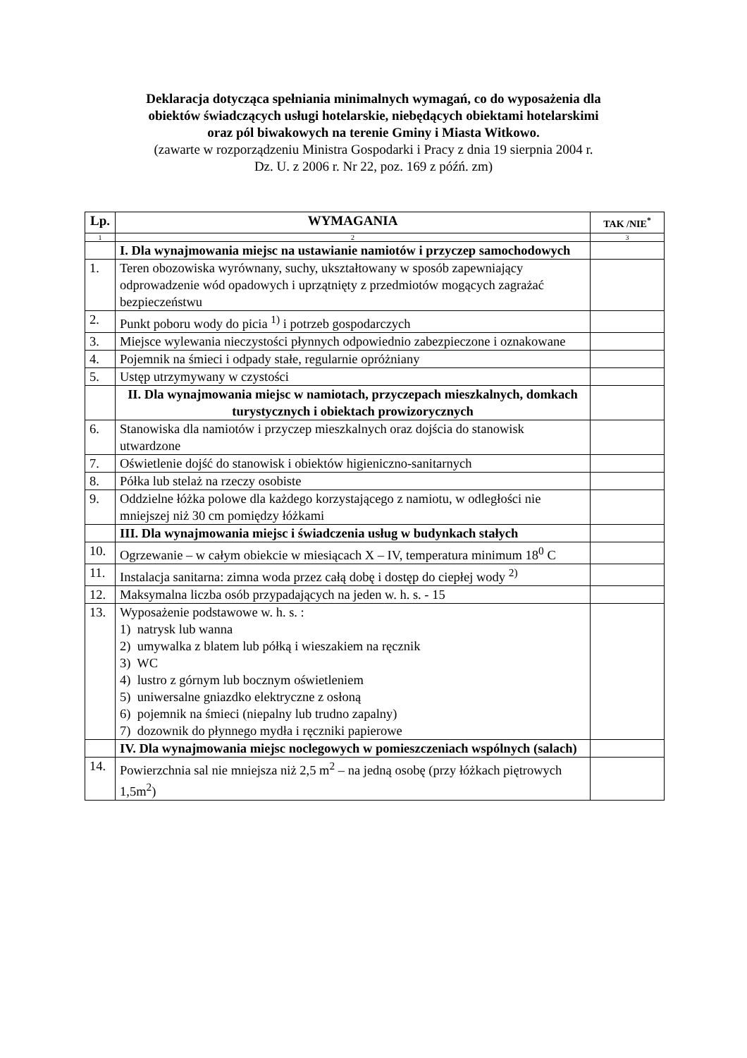Deklaracja dotycząca spełniania minimalnych wymagań, co do wyposażenia dla
obiektów świadczących usługi hotelarskie, niebędących obiektami hotelarskimi
oraz pól biwakowych na terenie Gminy i Miasta Witkowo.
(zawarte w rozporządzeniu Ministra Gospodarki i Pracy z dnia 19 sierpnia 2004 r.
Dz. U. z 2006 r. Nr 22, poz. 169 z późń. zm)
| Lp. | WYMAGANIA | TAK /NIE<sup>*</sup> |
| --- | --- | --- |
| 1 | 2 | 3 |
| | I. Dla wynajmowania miejsc na ustawianie namiotów i przyczep samochodowych | |
| 1. | Teren obozowiska wyrównany, suchy, ukształtowany w sposób zapewniający odprowadzenie wód opadowych i uprzątnięty z przedmiotów mogących zagrażać bezpieczeństwu | |
| 2. | Punkt poboru wody do picia <sup>1)</sup> i potrzeb gospodarczych | |
| 3. | Miejsce wylewania nieczystości płynnych odpowiednio zabezpieczone i oznakowane | |
| 4. | Pojemnik na śmieci i odpady stałe, regularnie opróżniany | |
| 5. | Ustęp utrzymywany w czystości | |
| | II. Dla wynajmowania miejsc w namiotach, przyczepach mieszkalnych, domkach turystycznych i obiektach prowizorycznych | |
| 6. | Stanowiska dla namiotów i przyczep mieszkalnych oraz dojścia do stanowisk utwardzone | |
| 7. | Oświetlenie dojść do stanowisk i obiektów higieniczno-sanitarnych | |
| 8. | Półka lub stelaż na rzeczy osobiste | |
| 9. | Oddzielne łóżka polowe dla każdego korzystającego z namiotu, w odległości nie mniejszej niż 30 cm pomiędzy łóżkami | |
| | III. Dla wynajmowania miejsc i świadczenia usług w budynkach stałych | |
| 10. | Ogrzewanie – w całym obiekcie w miesiącach X – IV, temperatura minimum 18<sup>0</sup> C | |
| 11. | Instalacja sanitarna: zimna woda przez całą dobę i dostęp do ciepłej wody <sup>2)</sup> | |
| 12. | Maksymalna liczba osób przypadających na jeden w. h. s. - 15 | |
| 13. | Wyposażenie podstawowe w. h. s. : 1) natrysk lub wanna 2) umywalka z blatem lub półką i wieszakiem na ręcznik 3) WC 4) lustro z górnym lub bocznym oświetleniem 5) uniwersalne gniazdko elektryczne z osłoną 6) pojemnik na śmieci (niepalny lub trudno zapalny) 7) dozownik do płynnego mydła i ręczniki papierowe | |
| | IV. Dla wynajmowania miejsc noclegowych w pomieszczeniach wspólnych (salach) | |
| 14. | Powierzchnia sal nie mniejsza niż 2,5 m<sup>2</sup> – na jedną osobę (przy łóżkach piętrowych 1,5m<sup>2</sup>) | |